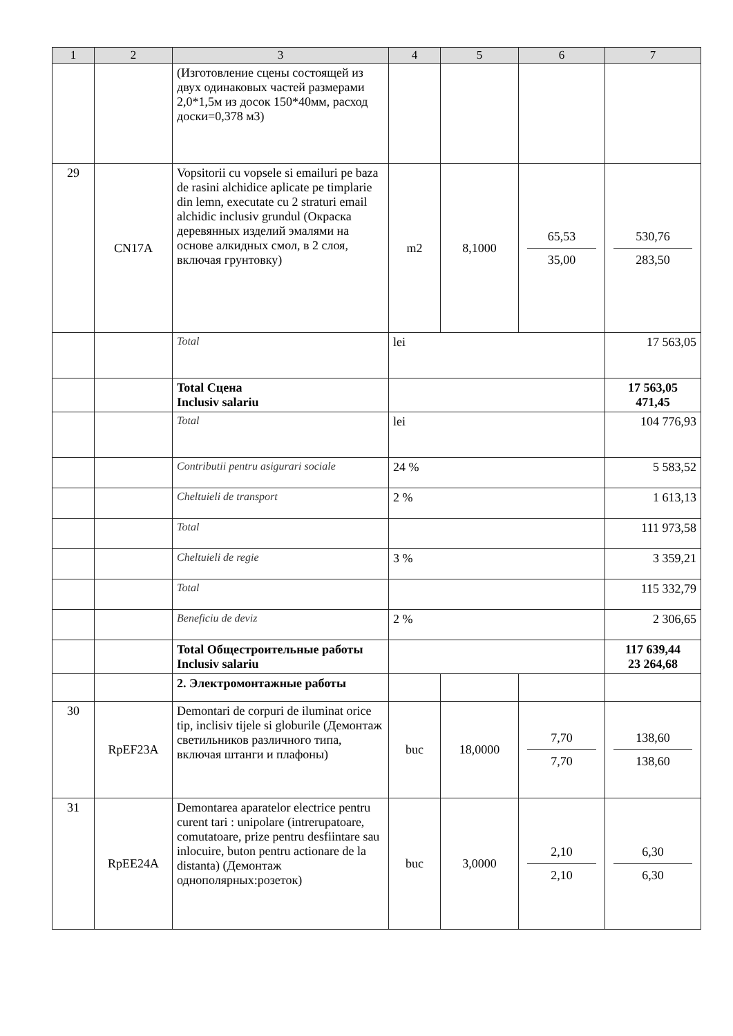| 1 | 2 | 3 | 4 | 5 | 6 | 7 |
| --- | --- | --- | --- | --- | --- | --- |
| | | (Изготовление сцены состоящей из двух одинаковых частей размерами 2,0*1,5м из досок 150*40мм, расход доски=0,378 м3) | | | | |
| 29 | CN17A | Vopsitorii cu vopsele si emailuri pe baza de rasini alchidice aplicate pe timplarie din lemn, executate cu 2 straturi email alchidic inclusiv grundul (Окраска деревянных изделий эмалями на основе алкидных смол, в 2 слоя, включая грунтовку) | m2 | 8,1000 | 65,53 35,00 | 530,76 283,50 |
| | | Total | lei | | | 17 563,05 |
| | | Total Сцена Inclusiv salariu | | | | 17 563,05 471,45 |
| | | Total | lei | | | 104 776,93 |
| | | Contributii pentru asigurari sociale | 24 % | | | 5 583,52 |
| | | Cheltuieli de transport | 2 % | | | 1 613,13 |
| | | Total | | | | 111 973,58 |
| | | Cheltuieli de regie | 3 % | | | 3 359,21 |
| | | Total | | | | 115 332,79 |
| | | Beneficiu de deviz | 2 % | | | 2 306,65 |
| | | Total Общестроительные работы Inclusiv salariu | | | | 117 639,44 23 264,68 |
| | | 2. Электромонтажные работы | | | | |
| 30 | RpEF23A | Demontari de corpuri de iluminat orice tip, inclisiv tijele si globurile (Демонтаж светильников различного типа, включая штанги и плафоны) | buc | 18,0000 | 7,70 7,70 | 138,60 138,60 |
| 31 | RpEE24A | Demontarea aparatelor electrice pentru curent tari : unipolare (intrerupatoare, comutatoare, prize pentru desfiintare sau inlocuire, buton pentru actionare de la distanta) (Демонтаж однополярных:розеток) | buc | 3,0000 | 2,10 2,10 | 6,30 6,30 |